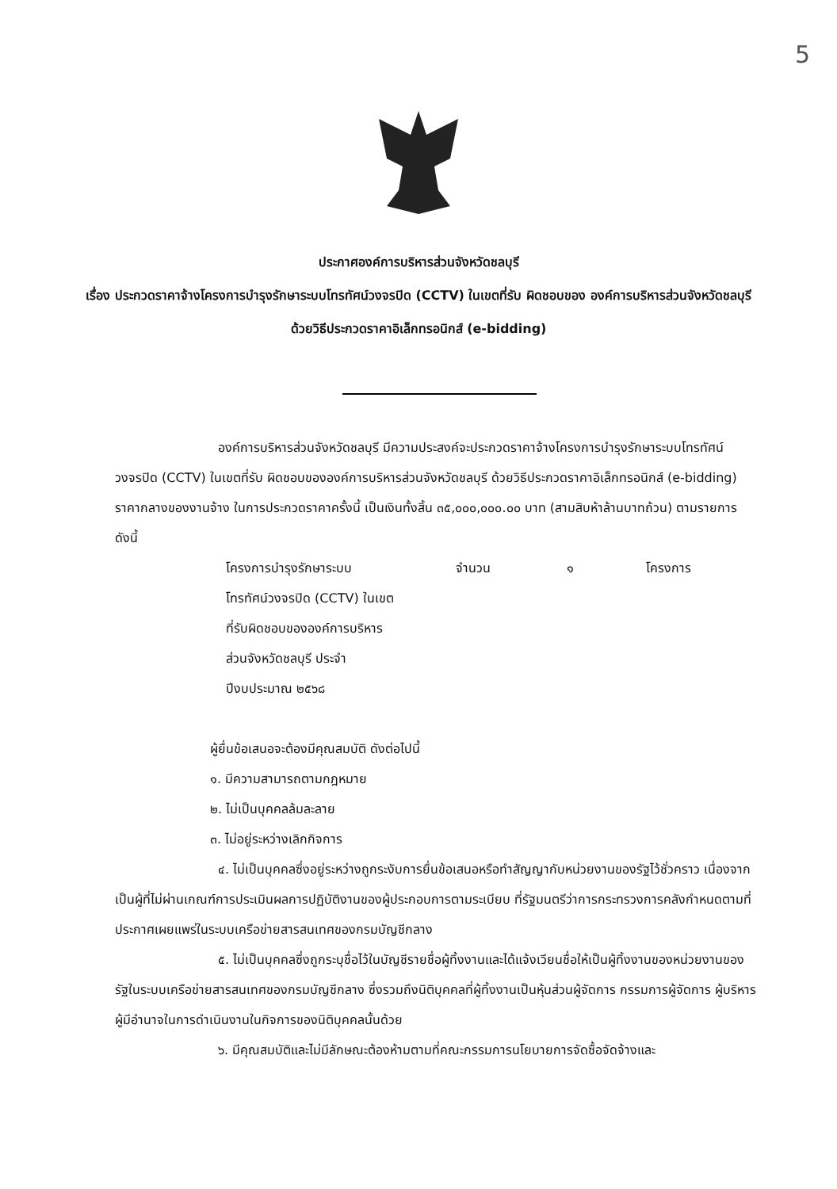5
ประกาศองค์การบริหารส่วนจังหวัดชลบุรี
เรื่อง ประกวดราคาจ้างโครงการบำรุงรักษาระบบโทรทัศน์วงจรปิด (CCTV) ในเขตที่รับ ผิดชอบของ องค์การบริหารส่วนจังหวัดชลบุรี ด้วยวิธีประกวดราคาอิเล็กทรอนิกส์ (e-bidding)
องค์การบริหารส่วนจังหวัดชลบุรี มีความประสงค์จะประกวดราคาจ้างโครงการบำรุงรักษาระบบโทรทัศน์วงจรปิด (CCTV) ในเขตที่รับ ผิดชอบขององค์การบริหารส่วนจังหวัดชลบุรี ด้วยวิธีประกวดราคาอิเล็กทรอนิกส์ (e-bidding) ราคากลางของงานจ้าง ในการประกวดราคาครั้งนี้ เป็นเงินทั้งสิ้น ๓๕,๐๐๐,๐๐๐.๐๐ บาท (สามสิบห้าล้านบาทถ้วน) ตามรายการ ดังนี้
โครงการบำรุงรักษาระบบ
โทรทัศน์วงจรปิด (CCTV) ในเขต
ที่รับผิดชอบขององค์การบริหาร
ส่วนจังหวัดชลบุรี ประจำ
ปีงบประมาณ ๒๕๖๘
จำนวน ๑ โครงการ
ผู้ยื่นข้อเสนอจะต้องมีคุณสมบัติ ดังต่อไปนี้
๑. มีความสามารถตามกฎหมาย
๒. ไม่เป็นบุคคลล้มละลาย
๓. ไม่อยู่ระหว่างเลิกกิจการ
๔. ไม่เป็นบุคคลซึ่งอยู่ระหว่างถูกระงับการยื่นข้อเสนอหรือทำสัญญากับหน่วยงานของรัฐไว้ชั่วคราว เนื่องจากเป็นผู้ที่ไม่ผ่านเกณฑ์การประเมินผลการปฏิบัติงานของผู้ประกอบการตามระเบียบ ที่รัฐมนตรีว่าการกระทรวงการคลังกำหนดตามที่ประกาศเผยแพร่ในระบบเครือข่ายสารสนเทศของกรมบัญชีกลาง
๕. ไม่เป็นบุคคลซึ่งถูกระบุชื่อไว้ในบัญชีรายชื่อผู้ทิ้งงานและได้แจ้งเวียนชื่อให้เป็นผู้ทิ้งงานของหน่วยงานของรัฐในระบบเครือข่ายสารสนเทศของกรมบัญชีกลาง ซึ่งรวมถึงนิติบุคคลที่ผู้ทิ้งงานเป็นหุ้นส่วนผู้จัดการ กรรมการผู้จัดการ ผู้บริหาร ผู้มีอำนาจในการดำเนินงานในกิจการของนิติบุคคลนั้นด้วย
๖. มีคุณสมบัติและไม่มีลักษณะต้องห้ามตามที่คณะกรรมการนโยบายการจัดซื้อจัดจ้างและ